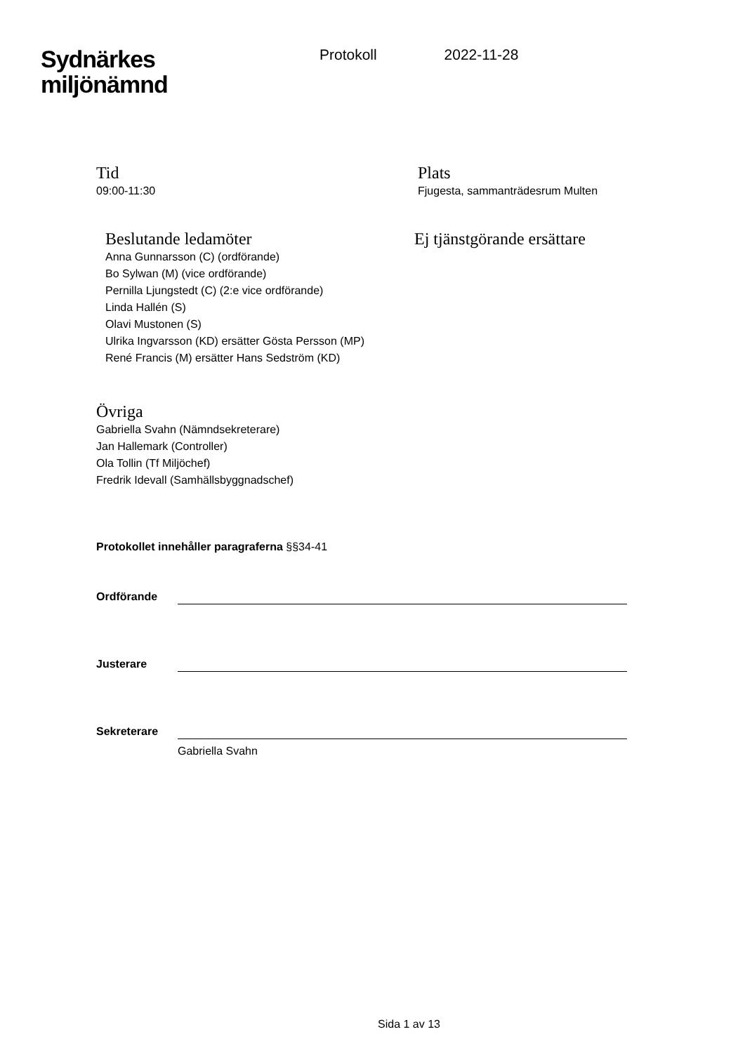Sydnärkes
miljönämnd
Protokoll 2022-11-28
Tid
09:00-11:30
Plats
Fjugesta, sammanträdesrum Multen
Beslutande ledamöter
Anna Gunnarsson (C) (ordförande)
Bo Sylwan (M) (vice ordförande)
Pernilla Ljungstedt (C) (2:e vice ordförande)
Linda Hallén (S)
Olavi Mustonen (S)
Ulrika Ingvarsson (KD) ersätter Gösta Persson (MP)
René Francis (M) ersätter Hans Sedström (KD)
Ej tjänstgörande ersättare
Övriga
Gabriella Svahn (Nämndsekreterare)
Jan Hallemark (Controller)
Ola Tollin (Tf Miljöchef)
Fredrik Idevall (Samhällsbyggnadschef)
Protokollet innehåller paragraferna §§34-41
Ordförande
Justerare
Sekreterare
Gabriella Svahn
Sida 1 av 13